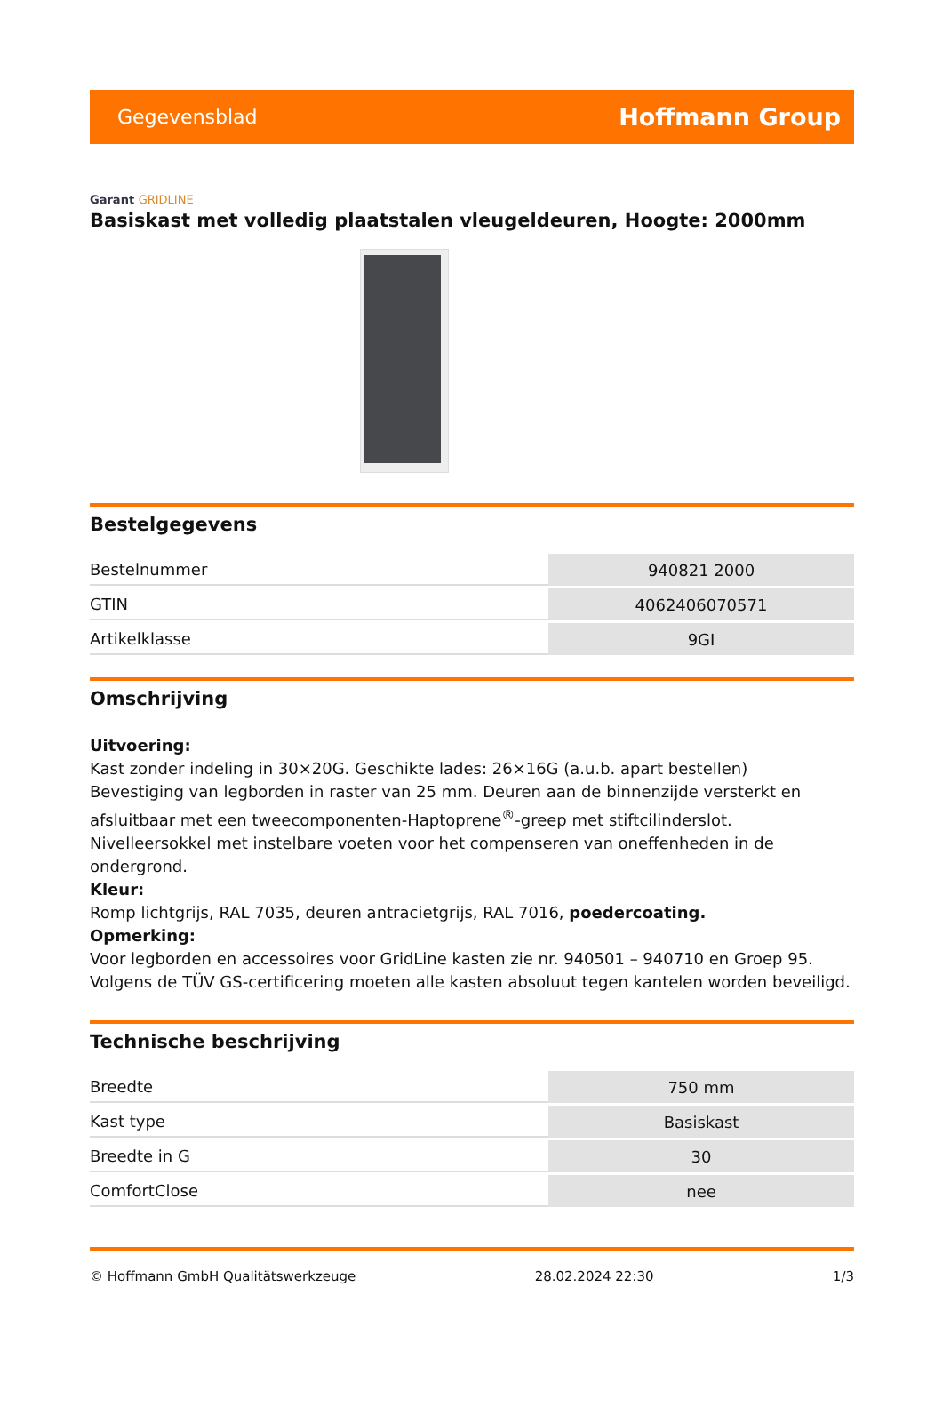Gegevensblad Hoffmann Group
Garant GRIDLINE
Basiskast met volledig plaatstalen vleugeldeuren, Hoogte: 2000mm
Bestelgegevens
| Bestelnummer | 940821 2000 |
| GTIN | 4062406070571 |
| Artikelklasse | 9GI |
Omschrijving
Uitvoering:
Kast zonder indeling in 30×20G. Geschikte lades: 26×16G (a.u.b. apart bestellen)
Bevestiging van legborden in raster van 25 mm. Deuren aan de binnenzijde versterkt en afsluitbaar met een tweecomponenten-Haptoprene<sup>®</sup>-greep met stiftcilinderslot. Nivelleersokkel met instelbare voeten voor het compenseren van oneffenheden in de ondergrond.
Kleur:
Romp lichtgrijs, RAL 7035, deuren antracietgrijs, RAL 7016, poedercoating.
Opmerking:
Voor legborden en accessoires voor GridLine kasten zie nr. 940501 – 940710 en Groep 95.
Volgens de TÜV GS-certificering moeten alle kasten absoluut tegen kantelen worden beveiligd.
Technische beschrijving
| Breedte | 750 mm |
| Kast type | Basiskast |
| Breedte in G | 30 |
| ComfortClose | nee |
© Hoffmann GmbH Qualitätswerkzeuge 28.02.2024 22:30 1/3